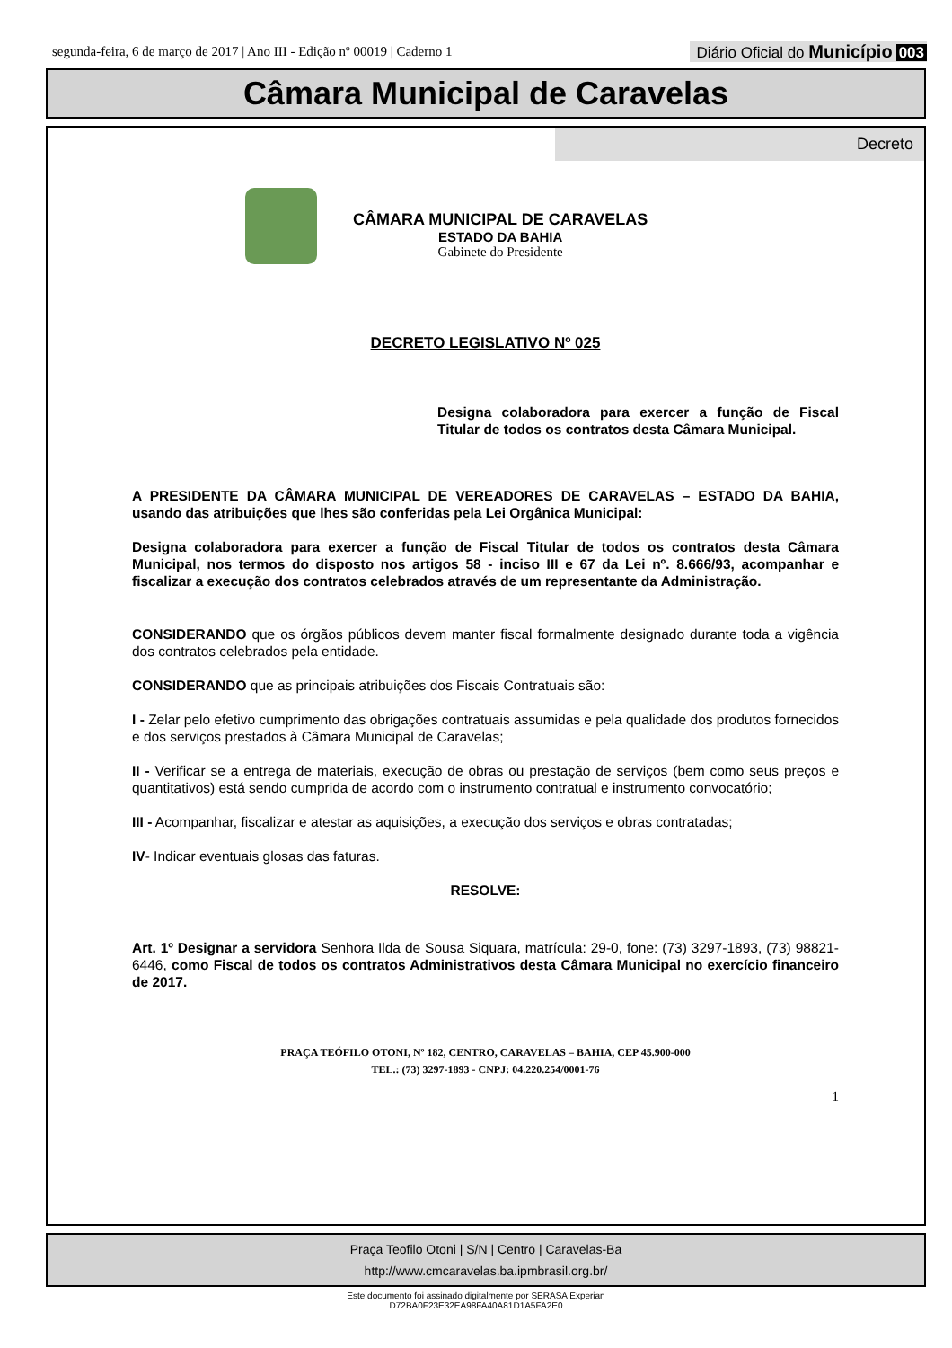segunda-feira, 6 de março de 2017 | Ano III - Edição nº 00019 | Caderno 1
Diário Oficial do Município 003
Câmara Municipal de Caravelas
Decreto
CÂMARA MUNICIPAL DE CARAVELAS
ESTADO DA BAHIA
Gabinete do Presidente
DECRETO LEGISLATIVO Nº 025
Designa colaboradora para exercer a função de Fiscal Titular de todos os contratos desta Câmara Municipal.
A PRESIDENTE DA CÂMARA MUNICIPAL DE VEREADORES DE CARAVELAS – ESTADO DA BAHIA, usando das atribuições que lhes são conferidas pela Lei Orgânica Municipal:
Designa colaboradora para exercer a função de Fiscal Titular de todos os contratos desta Câmara Municipal, nos termos do disposto nos artigos 58 - inciso III e 67 da Lei nº. 8.666/93, acompanhar e fiscalizar a execução dos contratos celebrados através de um representante da Administração.
CONSIDERANDO que os órgãos públicos devem manter fiscal formalmente designado durante toda a vigência dos contratos celebrados pela entidade.
CONSIDERANDO que as principais atribuições dos Fiscais Contratuais são:
I - Zelar pelo efetivo cumprimento das obrigações contratuais assumidas e pela qualidade dos produtos fornecidos e dos serviços prestados à Câmara Municipal de Caravelas;
II - Verificar se a entrega de materiais, execução de obras ou prestação de serviços (bem como seus preços e quantitativos) está sendo cumprida de acordo com o instrumento contratual e instrumento convocatório;
III - Acompanhar, fiscalizar e atestar as aquisições, a execução dos serviços e obras contratadas;
IV- Indicar eventuais glosas das faturas.
RESOLVE:
Art. 1º Designar a servidora Senhora Ilda de Sousa Siquara, matrícula: 29-0, fone: (73) 3297-1893, (73) 98821-6446, como Fiscal de todos os contratos Administrativos desta Câmara Municipal no exercício financeiro de 2017.
PRAÇA TEÓFILO OTONI, Nº 182, CENTRO, CARAVELAS – BAHIA, CEP 45.900-000
TEL.: (73) 3297-1893 - CNPJ: 04.220.254/0001-76
1
Praça Teofilo Otoni | S/N | Centro | Caravelas-Ba
http://www.cmcaravelas.ba.ipmbrasil.org.br/
Este documento foi assinado digitalmente por SERASA Experian
D72BA0F23E32EA98FA40A81D1A5FA2E0